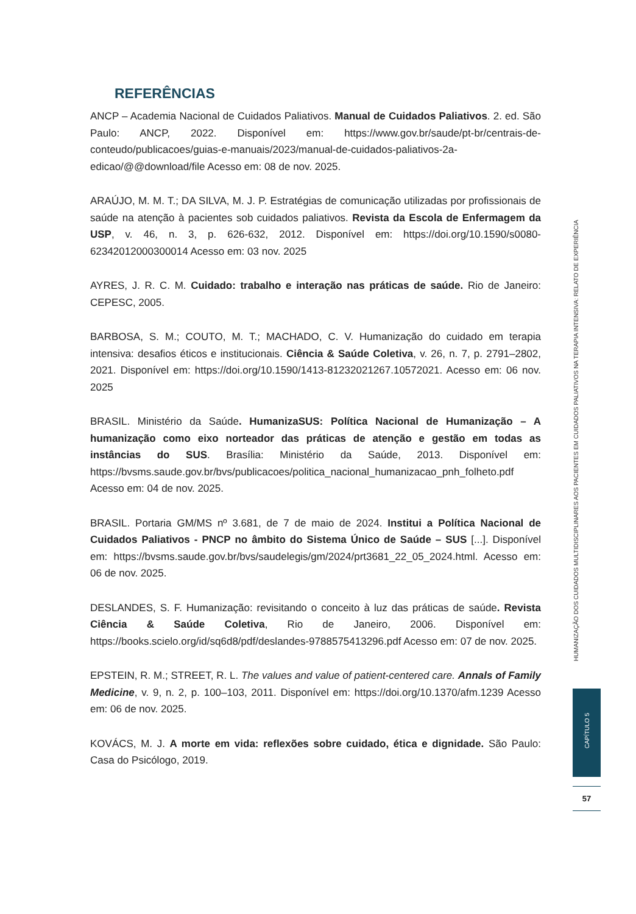REFERÊNCIAS
ANCP – Academia Nacional de Cuidados Paliativos. Manual de Cuidados Paliativos. 2. ed. São Paulo: ANCP, 2022. Disponível em: https://www.gov.br/saude/pt-br/centrais-de-conteudo/publicacoes/guias-e-manuais/2023/manual-de-cuidados-paliativos-2a-edicao/@@download/file Acesso em: 08 de nov. 2025.
ARAÚJO, M. M. T.; DA SILVA, M. J. P. Estratégias de comunicação utilizadas por profissionais de saúde na atenção à pacientes sob cuidados paliativos. Revista da Escola de Enfermagem da USP, v. 46, n. 3, p. 626-632, 2012. Disponível em: https://doi.org/10.1590/s0080-62342012000300014 Acesso em: 03 nov. 2025
AYRES, J. R. C. M. Cuidado: trabalho e interação nas práticas de saúde. Rio de Janeiro: CEPESC, 2005.
BARBOSA, S. M.; COUTO, M. T.; MACHADO, C. V. Humanização do cuidado em terapia intensiva: desafios éticos e institucionais. Ciência & Saúde Coletiva, v. 26, n. 7, p. 2791–2802, 2021. Disponível em: https://doi.org/10.1590/1413-81232021267.10572021. Acesso em: 06 nov. 2025
BRASIL. Ministério da Saúde. HumanizaSUS: Política Nacional de Humanização – A humanização como eixo norteador das práticas de atenção e gestão em todas as instâncias do SUS. Brasília: Ministério da Saúde, 2013. Disponível em: https://bvsms.saude.gov.br/bvs/publicacoes/politica_nacional_humanizacao_pnh_folheto.pdf Acesso em: 04 de nov. 2025.
BRASIL. Portaria GM/MS nº 3.681, de 7 de maio de 2024. Institui a Política Nacional de Cuidados Paliativos - PNCP no âmbito do Sistema Único de Saúde – SUS [...]. Disponível em: https://bvsms.saude.gov.br/bvs/saudelegis/gm/2024/prt3681_22_05_2024.html. Acesso em: 06 de nov. 2025.
DESLANDES, S. F. Humanização: revisitando o conceito à luz das práticas de saúde. Revista Ciência & Saúde Coletiva, Rio de Janeiro, 2006. Disponível em: https://books.scielo.org/id/sq6d8/pdf/deslandes-9788575413296.pdf Acesso em: 07 de nov. 2025.
EPSTEIN, R. M.; STREET, R. L. The values and value of patient-centered care. Annals of Family Medicine, v. 9, n. 2, p. 100–103, 2011. Disponível em: https://doi.org/10.1370/afm.1239 Acesso em: 06 de nov. 2025.
KOVÁCS, M. J. A morte em vida: reflexões sobre cuidado, ética e dignidade. São Paulo: Casa do Psicólogo, 2019.
HUMANIZAÇÃO DOS CUIDADOS MULTIDISCIPLINARES AOS PACIENTES EM CUIDADOS PALIATIVOS NA TERAPIA INTENSIVA: RELATO DE EXPERIÊNCIA
CAPÍTULO 5
57